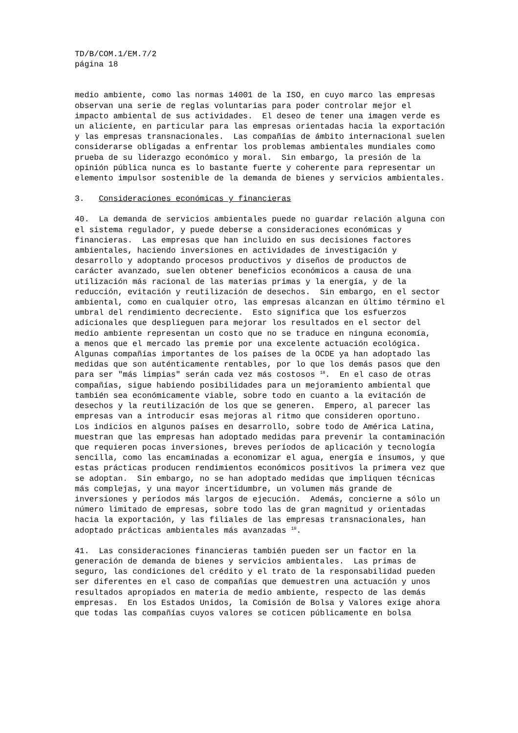TD/B/COM.1/EM.7/2 página 18
medio ambiente, como las normas 14001 de la ISO, en cuyo marco las empresas observan una serie de reglas voluntarias para poder controlar mejor el impacto ambiental de sus actividades. El deseo de tener una imagen verde es un aliciente, en particular para las empresas orientadas hacia la exportación y las empresas transnacionales. Las compañías de ámbito internacional suelen considerarse obligadas a enfrentar los problemas ambientales mundiales como prueba de su liderazgo económico y moral. Sin embargo, la presión de la opinión pública nunca es lo bastante fuerte y coherente para representar un elemento impulsor sostenible de la demanda de bienes y servicios ambientales.
3. Consideraciones económicas y financieras
40. La demanda de servicios ambientales puede no guardar relación alguna con el sistema regulador, y puede deberse a consideraciones económicas y financieras. Las empresas que han incluido en sus decisiones factores ambientales, haciendo inversiones en actividades de investigación y desarrollo y adoptando procesos productivos y diseños de productos de carácter avanzado, suelen obtener beneficios económicos a causa de una utilización más racional de las materias primas y la energía, y de la reducción, evitación y reutilización de desechos. Sin embargo, en el sector ambiental, como en cualquier otro, las empresas alcanzan en último término el umbral del rendimiento decreciente. Esto significa que los esfuerzos adicionales que desplieguen para mejorar los resultados en el sector del medio ambiente representan un costo que no se traduce en ninguna economía, a menos que el mercado las premie por una excelente actuación ecológica. Algunas compañías importantes de los países de la OCDE ya han adoptado las medidas que son auténticamente rentables, por lo que los demás pasos que den para ser "más limpias" serán cada vez más costosos <sup>18</sup>. En el caso de otras compañías, sigue habiendo posibilidades para un mejoramiento ambiental que también sea económicamente viable, sobre todo en cuanto a la evitación de desechos y la reutilización de los que se generen. Empero, al parecer las empresas van a introducir esas mejoras al ritmo que consideren oportuno. Los indicios en algunos países en desarrollo, sobre todo de América Latina, muestran que las empresas han adoptado medidas para prevenir la contaminación que requieren pocas inversiones, breves períodos de aplicación y tecnología sencilla, como las encaminadas a economizar el agua, energía e insumos, y que estas prácticas producen rendimientos económicos positivos la primera vez que se adoptan. Sin embargo, no se han adoptado medidas que impliquen técnicas más complejas, y una mayor incertidumbre, un volumen más grande de inversiones y períodos más largos de ejecución. Además, concierne a sólo un número limitado de empresas, sobre todo las de gran magnitud y orientadas hacia la exportación, y las filiales de las empresas transnacionales, han adoptado prácticas ambientales más avanzadas <sup>19</sup>.
41. Las consideraciones financieras también pueden ser un factor en la generación de demanda de bienes y servicios ambientales. Las primas de seguro, las condiciones del crédito y el trato de la responsabilidad pueden ser diferentes en el caso de compañías que demuestren una actuación y unos resultados apropiados en materia de medio ambiente, respecto de las demás empresas. En los Estados Unidos, la Comisión de Bolsa y Valores exige ahora que todas las compañías cuyos valores se coticen públicamente en bolsa